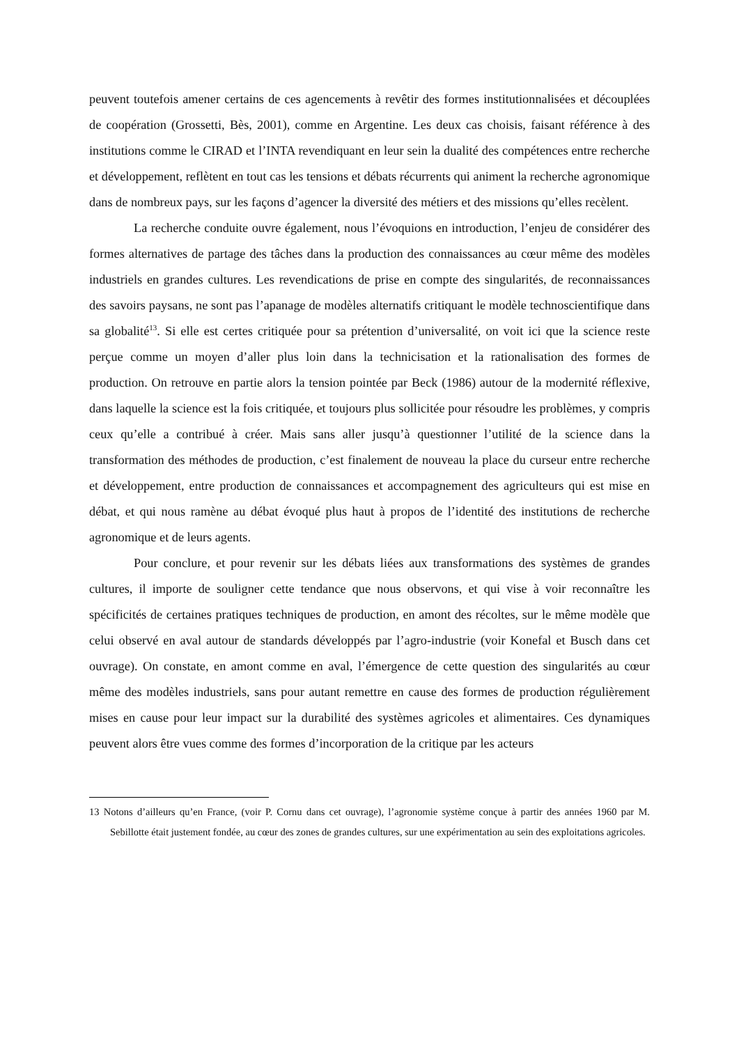peuvent toutefois amener certains de ces agencements à revêtir des formes institutionnalisées et découplées de coopération (Grossetti, Bès, 2001), comme en Argentine. Les deux cas choisis, faisant référence à des institutions comme le CIRAD et l’INTA revendiquant en leur sein la dualité des compétences entre recherche et développement, reflètent en tout cas les tensions et débats récurrents qui animent la recherche agronomique dans de nombreux pays, sur les façons d’agencer la diversité des métiers et des missions qu’elles recèlent.
La recherche conduite ouvre également, nous l’évoquions en introduction, l’enjeu de considérer des formes alternatives de partage des tâches dans la production des connaissances au cœur même des modèles industriels en grandes cultures. Les revendications de prise en compte des singularités, de reconnaissances des savoirs paysans, ne sont pas l’apanage de modèles alternatifs critiquant le modèle technoscientifique dans sa globalité<sup>13</sup>. Si elle est certes critiquée pour sa prétention d’universalité, on voit ici que la science reste perçue comme un moyen d’aller plus loin dans la technicisation et la rationalisation des formes de production. On retrouve en partie alors la tension pointée par Beck (1986) autour de la modernité réflexive, dans laquelle la science est la fois critiquée, et toujours plus sollicitée pour résoudre les problèmes, y compris ceux qu’elle a contribué à créer. Mais sans aller jusqu’à questionner l’utilité de la science dans la transformation des méthodes de production, c’est finalement de nouveau la place du curseur entre recherche et développement, entre production de connaissances et accompagnement des agriculteurs qui est mise en débat, et qui nous ramène au débat évoqué plus haut à propos de l’identité des institutions de recherche agronomique et de leurs agents.
Pour conclure, et pour revenir sur les débats liées aux transformations des systèmes de grandes cultures, il importe de souligner cette tendance que nous observons, et qui vise à voir reconnaître les spécificités de certaines pratiques techniques de production, en amont des récoltes, sur le même modèle que celui observé en aval autour de standards développés par l’agro-industrie (voir Konefal et Busch dans cet ouvrage). On constate, en amont comme en aval, l’émergence de cette question des singularités au cœur même des modèles industriels, sans pour autant remettre en cause des formes de production régulièrement mises en cause pour leur impact sur la durabilité des systèmes agricoles et alimentaires. Ces dynamiques peuvent alors être vues comme des formes d’incorporation de la critique par les acteurs
13 Notons d’ailleurs qu’en France, (voir P. Cornu dans cet ouvrage), l’agronomie système conçue à partir des années 1960 par M. Sebillotte était justement fondée, au cœur des zones de grandes cultures, sur une expérimentation au sein des exploitations agricoles.